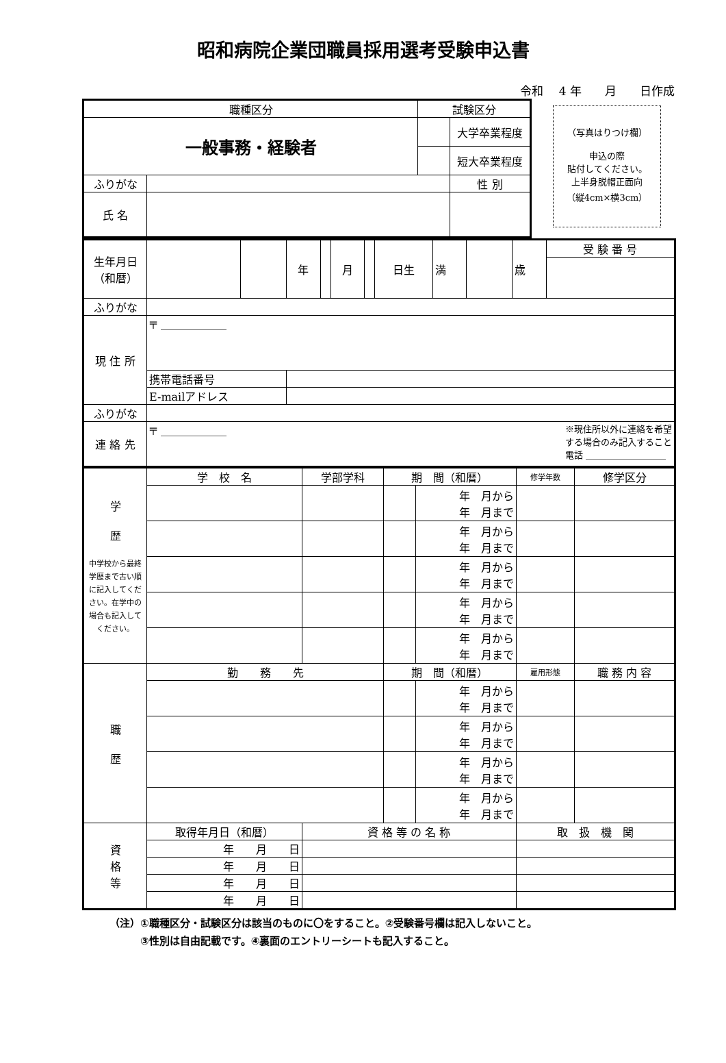昭和病院企業団職員採用選考受験申込書
令和　 4 年　　月　　日作成
（写真はりつけ欄）
申込の際
貼付してください。
上半身脱帽正面向
（縦4cm×横3cm）
| 職種区分 | | 試験区分 | | |
| 一般事務・経験者 | | | 大学卒業程度 | |
| | | | 短大卒業程度 | |
| ふりがな | | | | 性 別 |
| 氏 名 | | | | |
| 生年月日 （和暦） | | | 年 | | 月 | | 日生 | 満 | | 歳 | 受 験 番 号 |
| ふりがな | | | | | | | | | | | |
| 現 住 所 | 〒 ＿＿＿＿＿＿ | | | | | | | | | | |
| | 携帯電話番号 | | | | | | | | | | |
| | E-mailアドレス | | | | | | | | | | |
| ふりがな | | | | | | | | | | | |
| 連 絡 先 | 〒 ＿＿＿＿＿＿ ※現住所以外に連絡を希望 する場合のみ記入すること 電話 ＿＿＿＿＿＿＿＿＿ | | | | | | | | | | |
| 学 歴 中学校から最終学歴まで古い順に記入してください。在学中の場合も記入してください。 | 学 校 名 | 学部学科 | 期 間（和暦） | | 修学年数 | 修学区分 |
| | | | | 年 月から 年 月まで | | |
| | | | | 年 月から 年 月まで | | |
| | | | | 年 月から 年 月まで | | |
| | | | | 年 月から 年 月まで | | |
| | | | | 年 月から 年 月まで | | |
| 職 歴 | 勤 務 先 | | 期 間（和暦） | | 雇用形態 | 職 務 内 容 |
| | | | | 年 月から 年 月まで | | |
| | | | | 年 月から 年 月まで | | |
| | | | | 年 月から 年 月まで | | |
| | | | | 年 月から 年 月まで | | |
| 資 格 等 | 取得年月日（和暦） | 資 格 等 の 名 称 | | | 取 扱 機 関 | |
| | 年 月 日 | | | | | |
| | 年 月 日 | | | | | |
| | 年 月 日 | | | | | |
| | 年 月 日 | | | | | |
（注）①職種区分・試験区分は該当のものに〇をすること。②受験番号欄は記入しないこと。
　　　③性別は自由記載です。④裏面のエントリーシートも記入すること。